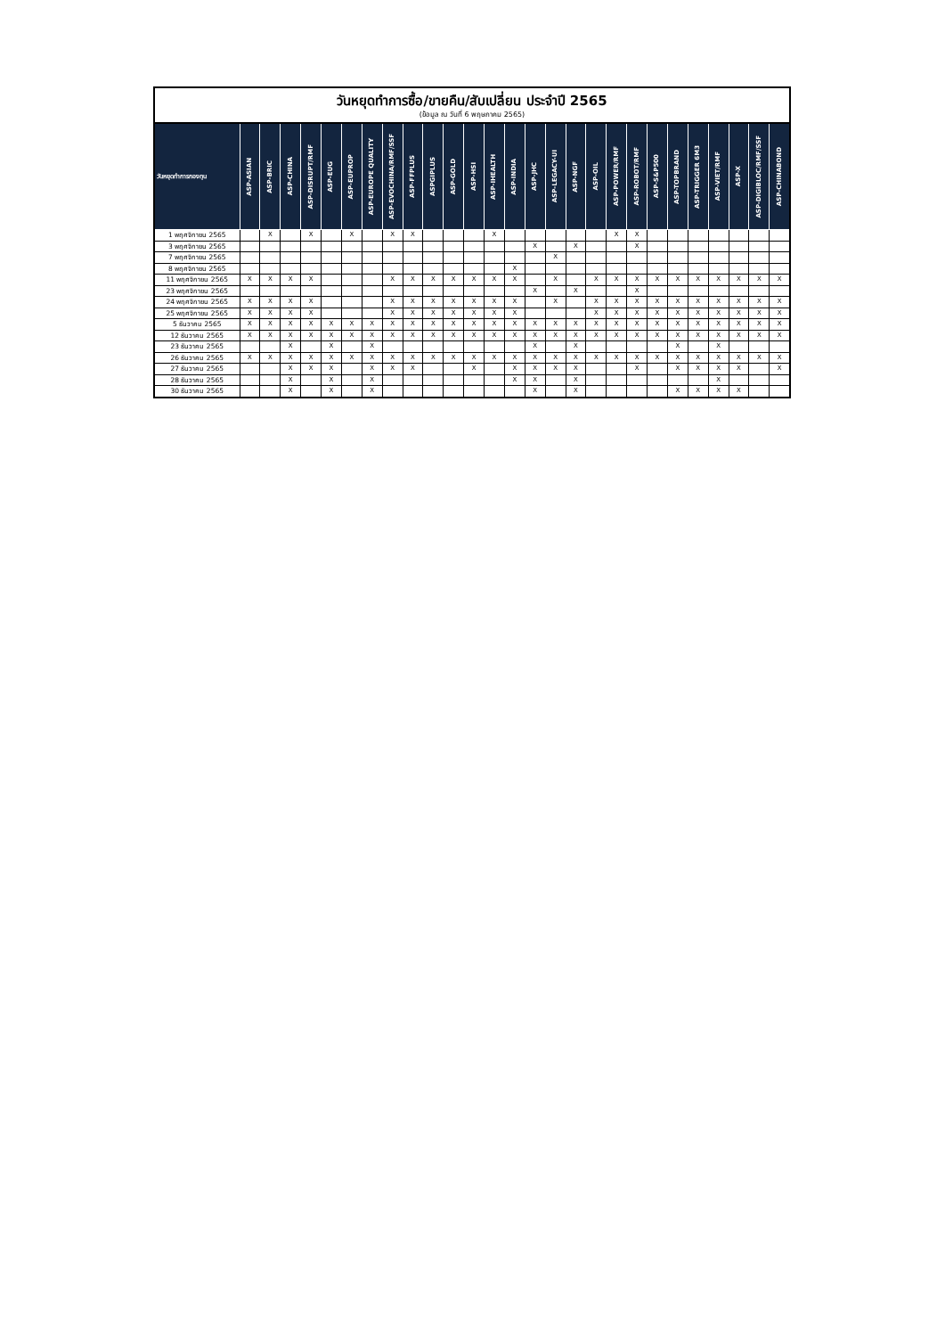| วันหยุดทำการซื้อ/ขายคืน/สับเปลี่ยน ประจำปี 2565 (ข้อมูล ณ วันที่ 6 พฤษภาคม 2565) | | | | | | | | | | | | | | | | | | | | | | | | | | | |
| --- | --- | --- | --- | --- | --- | --- | --- | --- | --- | --- | --- | --- | --- | --- | --- | --- | --- | --- | --- | --- | --- | --- | --- | --- | --- | --- | --- |
| วันหยุดทำการกองทุน | ASP-ASIAN | ASP-BRIC | ASP-CHINA | ASP-DISRUPT/RMF | ASP-EUG | ASP-EUPROP | ASP-EUROPE QUALITY | ASP-EVOCHINA/RMF/SSF | ASP-FFPLUS | ASPGIPLUS | ASP-GOLD | ASP-HSI | ASP-IHEALTH | ASP-INDIA | ASP-JHC | ASP-LEGACY-UI | ASP-NGF | ASP-OIL | ASP-POWER/RMF | ASP-ROBOT/RMF | ASP-S&P500 | ASP-TOPBRAND | ASP-TRIGGER 6M3 | ASP-VIET/RMF | ASP-X | ASP-DIGIBLOC/RMF/SSF | ASP-CHINABOND |
| 1 พฤศจิกายน 2565 | | X | | X | | X | | X | X | | | | X | | | | | | X | X | | | | | | | |
| 3 พฤศจิกายน 2565 | | | | | | | | | | | | | | | X | | X | | | X | | | | | | | |
| 7 พฤศจิกายน 2565 | | | | | | | | | | | | | | | | X | | | | | | | | | | | |
| 8 พฤศจิกายน 2565 | | | | | | | | | | | | | | X | | | | | | | | | | | | | |
| 11 พฤศจิกายน 2565 | X | X | X | X | | | | X | X | X | X | X | X | X | | X | | X | X | X | X | X | X | X | X | X | X |
| 23 พฤศจิกายน 2565 | | | | | | | | | | | | | | | X | | X | | | X | | | | | | | |
| 24 พฤศจิกายน 2565 | X | X | X | X | | | | X | X | X | X | X | X | X | | X | | X | X | X | X | X | X | X | X | X | X |
| 25 พฤศจิกายน 2565 | X | X | X | X | | | | X | X | X | X | X | X | X | | | | X | X | X | X | X | X | X | X | X | X |
| 5 ธันวาคม 2565 | X | X | X | X | X | X | X | X | X | X | X | X | X | X | X | X | X | X | X | X | X | X | X | X | X | X | X |
| 12 ธันวาคม 2565 | X | X | X | X | X | X | X | X | X | X | X | X | X | X | X | X | X | X | X | X | X | X | X | X | X | X | X |
| 23 ธันวาคม 2565 | | | X | | X | | X | | | | | | | | X | | X | | | | | X | | X | | | |
| 26 ธันวาคม 2565 | X | X | X | X | X | X | X | X | X | X | X | X | X | X | X | X | X | X | X | X | X | X | X | X | X | X | X |
| 27 ธันวาคม 2565 | | | X | X | X | | X | X | X | | | X | | X | X | X | X | | | X | | X | X | X | X | | X |
| 28 ธันวาคม 2565 | | | X | | X | | X | | | | | | | X | X | | X | | | | | | | X | | | |
| 30 ธันวาคม 2565 | | | X | | X | | X | | | | | | | | X | | X | | | | | X | X | X | X | | |